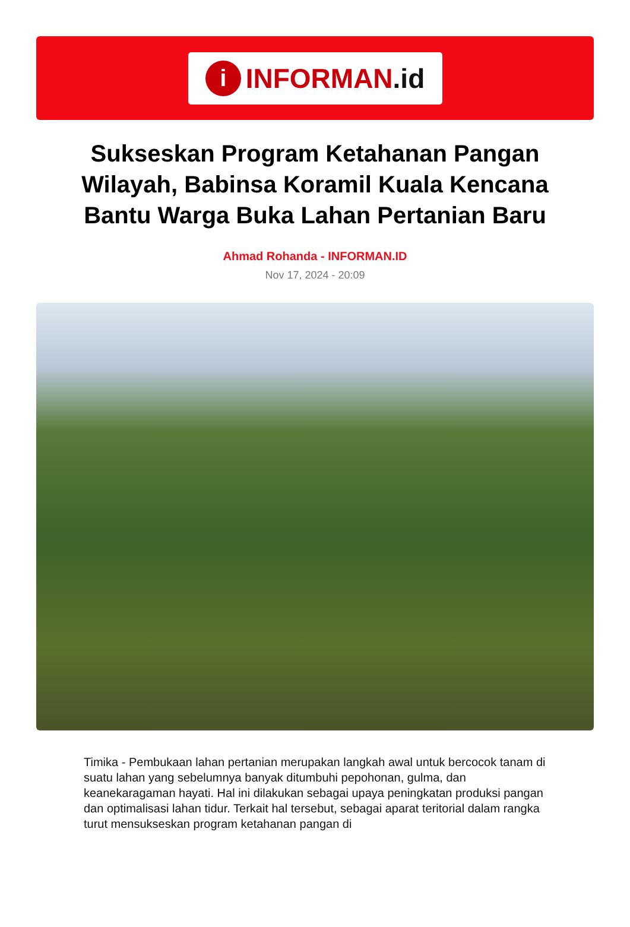i INFORMAN.id
Sukseskan Program Ketahanan Pangan Wilayah, Babinsa Koramil Kuala Kencana Bantu Warga Buka Lahan Pertanian Baru
Ahmad Rohanda - INFORMAN.ID
Nov 17, 2024 - 20:09
Timika - Pembukaan lahan pertanian merupakan langkah awal untuk bercocok tanam di suatu lahan yang sebelumnya banyak ditumbuhi pepohonan, gulma, dan keanekaragaman hayati. Hal ini dilakukan sebagai upaya peningkatan produksi pangan dan optimalisasi lahan tidur. Terkait hal tersebut, sebagai aparat teritorial dalam rangka turut mensukseskan program ketahanan pangan di